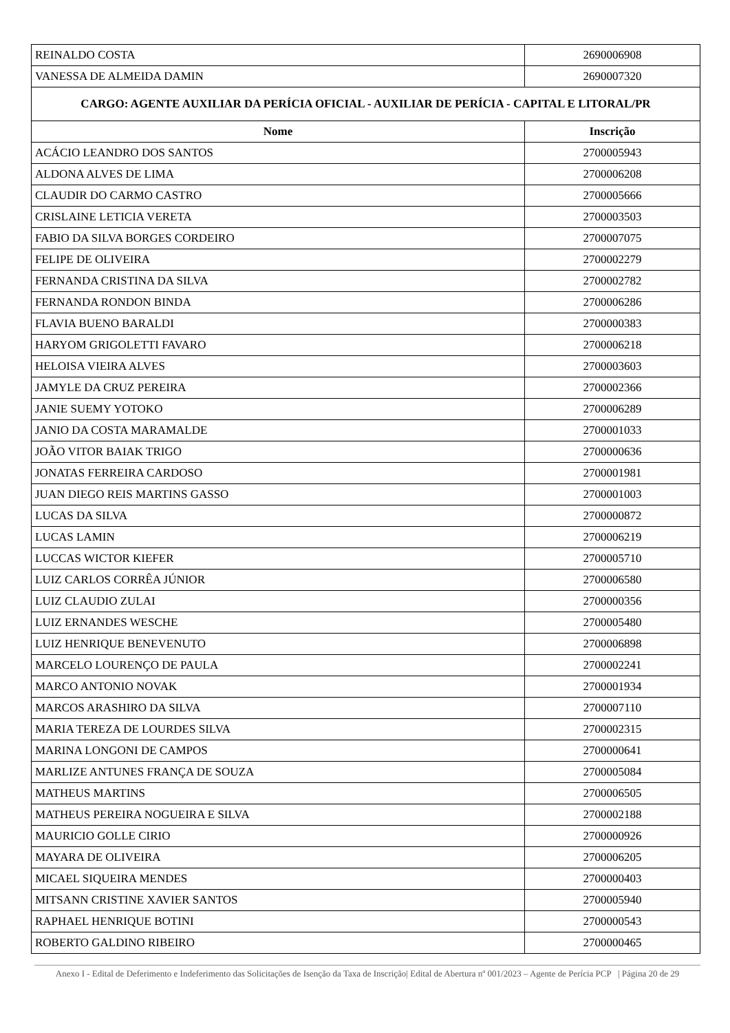| REINALDO COSTA | 2690006908 |
| VANESSA DE ALMEIDA DAMIN | 2690007320 |
| CARGO: AGENTE AUXILIAR DA PERÍCIA OFICIAL - AUXILIAR DE PERÍCIA - CAPITAL E LITORAL/PR | |
| Nome | Inscrição |
| ACÁCIO LEANDRO DOS SANTOS | 2700005943 |
| ALDONA ALVES DE LIMA | 2700006208 |
| CLAUDIR DO CARMO CASTRO | 2700005666 |
| CRISLAINE LETICIA VERETA | 2700003503 |
| FABIO DA SILVA BORGES CORDEIRO | 2700007075 |
| FELIPE DE OLIVEIRA | 2700002279 |
| FERNANDA CRISTINA DA SILVA | 2700002782 |
| FERNANDA RONDON BINDA | 2700006286 |
| FLAVIA BUENO BARALDI | 2700000383 |
| HARYOM GRIGOLETTI FAVARO | 2700006218 |
| HELOISA VIEIRA ALVES | 2700003603 |
| JAMYLE DA CRUZ PEREIRA | 2700002366 |
| JANIE SUEMY YOTOKO | 2700006289 |
| JANIO DA COSTA MARAMALDE | 2700001033 |
| JOÃO VITOR BAIAK TRIGO | 2700000636 |
| JONATAS FERREIRA CARDOSO | 2700001981 |
| JUAN DIEGO REIS MARTINS GASSO | 2700001003 |
| LUCAS DA SILVA | 2700000872 |
| LUCAS LAMIN | 2700006219 |
| LUCCAS WICTOR KIEFER | 2700005710 |
| LUIZ CARLOS CORRÊA JÚNIOR | 2700006580 |
| LUIZ CLAUDIO ZULAI | 2700000356 |
| LUIZ ERNANDES WESCHE | 2700005480 |
| LUIZ HENRIQUE BENEVENUTO | 2700006898 |
| MARCELO LOURENÇO DE PAULA | 2700002241 |
| MARCO ANTONIO NOVAK | 2700001934 |
| MARCOS ARASHIRO DA SILVA | 2700007110 |
| MARIA TEREZA DE LOURDES SILVA | 2700002315 |
| MARINA LONGONI DE CAMPOS | 2700000641 |
| MARLIZE ANTUNES FRANÇA DE SOUZA | 2700005084 |
| MATHEUS MARTINS | 2700006505 |
| MATHEUS PEREIRA NOGUEIRA E SILVA | 2700002188 |
| MAURICIO GOLLE CIRIO | 2700000926 |
| MAYARA DE OLIVEIRA | 2700006205 |
| MICAEL SIQUEIRA MENDES | 2700000403 |
| MITSANN CRISTINE XAVIER SANTOS | 2700005940 |
| RAPHAEL HENRIQUE BOTINI | 2700000543 |
| ROBERTO GALDINO RIBEIRO | 2700000465 |
Anexo I - Edital de Deferimento e Indeferimento das Solicitações de Isenção da Taxa de Inscrição| Edital de Abertura nº 001/2023 – Agente de Perícia PCP | Página 20 de 29